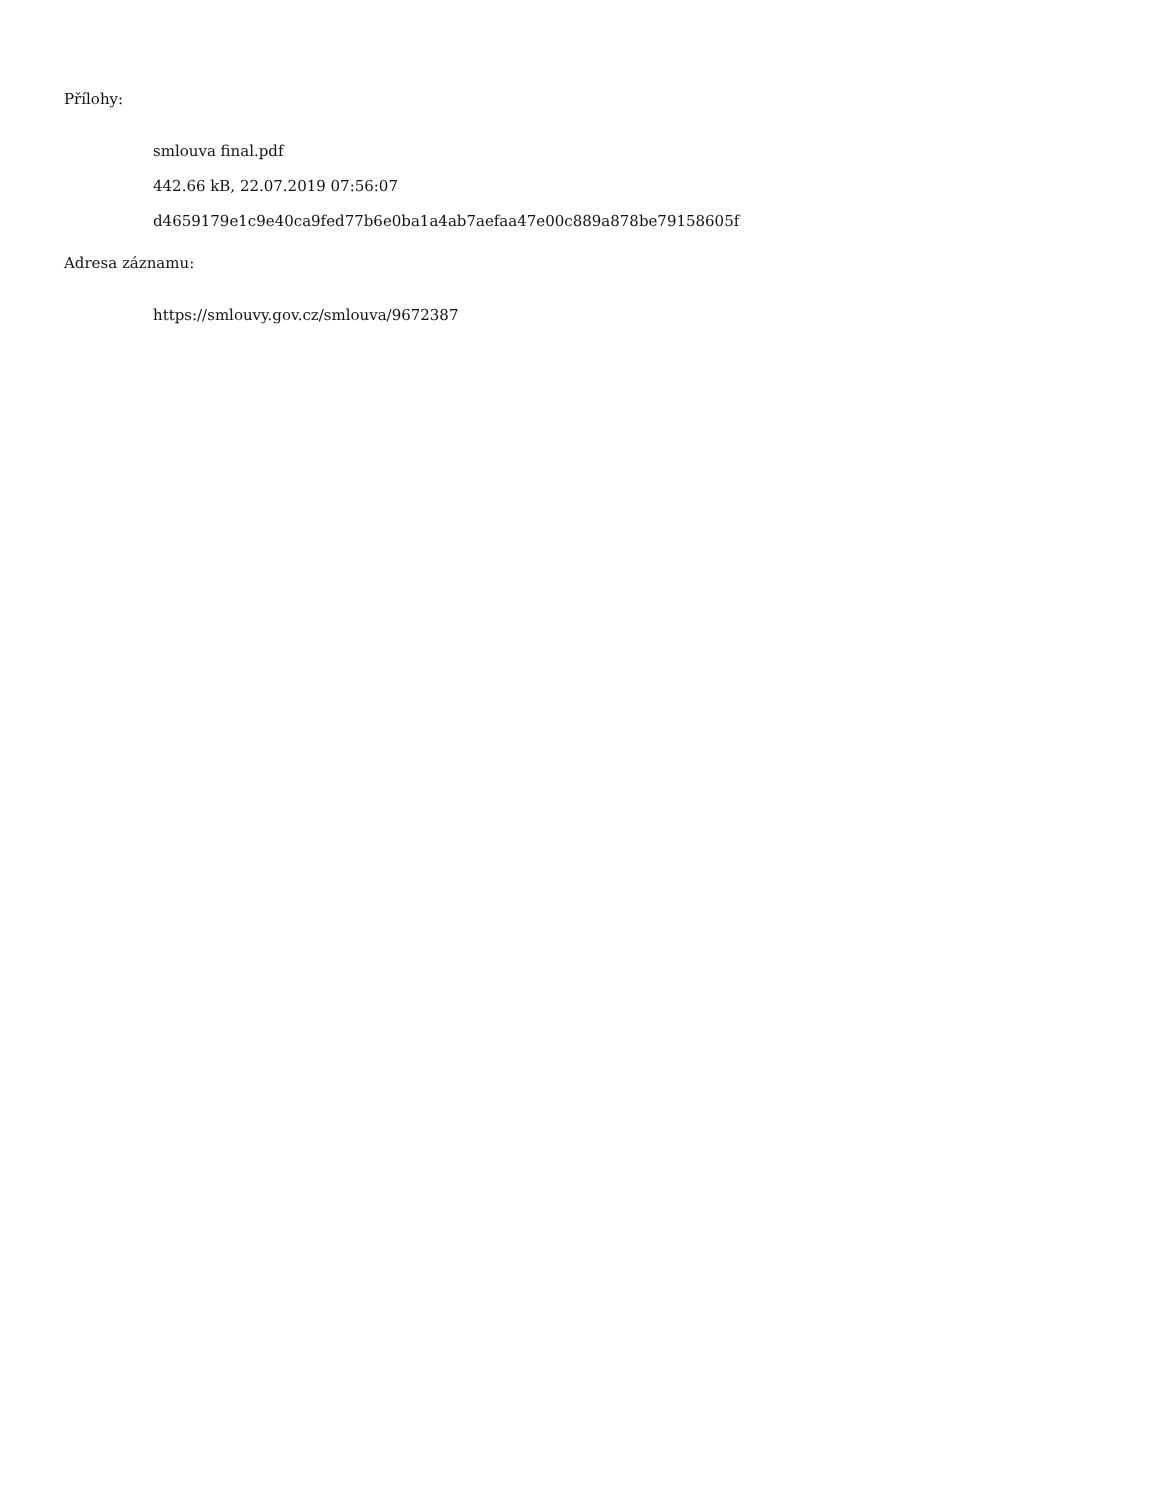Přílohy:
smlouva final.pdf
442.66 kB, 22.07.2019 07:56:07
d4659179e1c9e40ca9fed77b6e0ba1a4ab7aefaa47e00c889a878be79158605f
Adresa záznamu:
https://smlouvy.gov.cz/smlouva/9672387